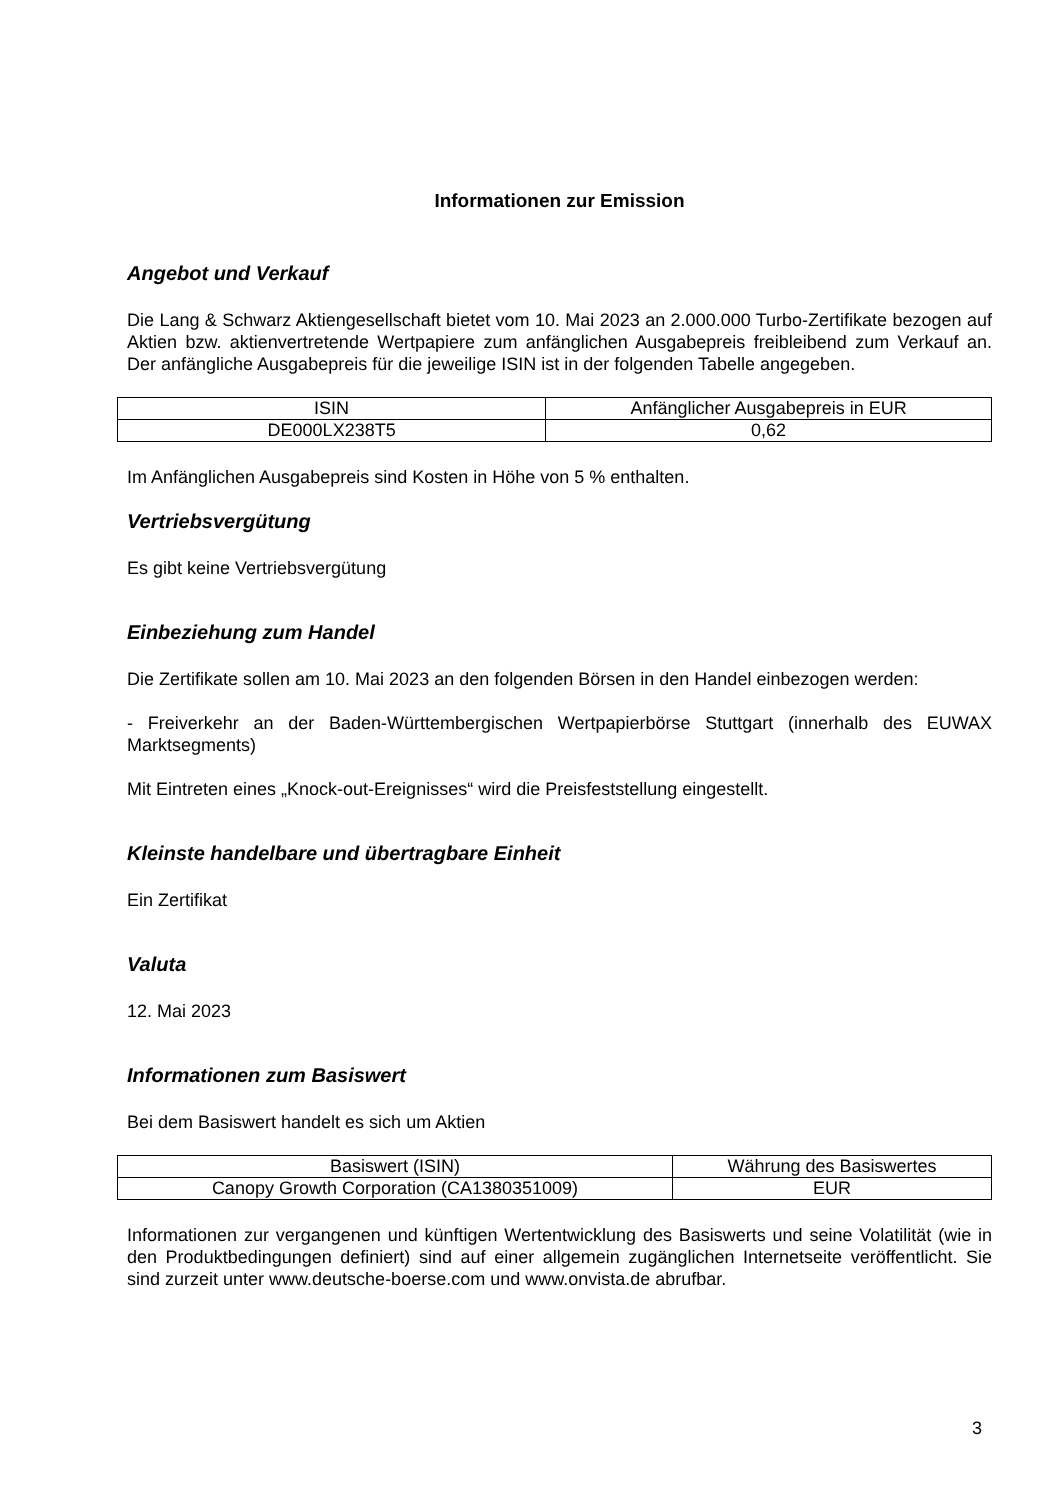Informationen zur Emission
Angebot und Verkauf
Die Lang & Schwarz Aktiengesellschaft bietet vom 10. Mai 2023 an 2.000.000 Turbo-Zertifikate bezogen auf Aktien bzw. aktienvertretende Wertpapiere zum anfänglichen Ausgabepreis freibleibend zum Verkauf an. Der anfängliche Ausgabepreis für die jeweilige ISIN ist in der folgenden Tabelle angegeben.
| ISIN | Anfänglicher Ausgabepreis in EUR |
| DE000LX238T5 | 0,62 |
Im Anfänglichen Ausgabepreis sind Kosten in Höhe von 5 % enthalten.
Vertriebsvergütung
Es gibt keine Vertriebsvergütung
Einbeziehung zum Handel
Die Zertifikate sollen am 10. Mai 2023 an den folgenden Börsen in den Handel einbezogen werden:
- Freiverkehr an der Baden-Württembergischen Wertpapierbörse Stuttgart (innerhalb des EUWAX Marktsegments)
Mit Eintreten eines „Knock-out-Ereignisses“ wird die Preisfeststellung eingestellt.
Kleinste handelbare und übertragbare Einheit
Ein Zertifikat
Valuta
12. Mai 2023
Informationen zum Basiswert
Bei dem Basiswert handelt es sich um Aktien
| Basiswert (ISIN) | Währung des Basiswertes |
| Canopy Growth Corporation (CA1380351009) | EUR |
Informationen zur vergangenen und künftigen Wertentwicklung des Basiswerts und seine Volatilität (wie in den Produktbedingungen definiert) sind auf einer allgemein zugänglichen Internetseite veröffentlicht. Sie sind zurzeit unter www.deutsche-boerse.com und www.onvista.de abrufbar.
3